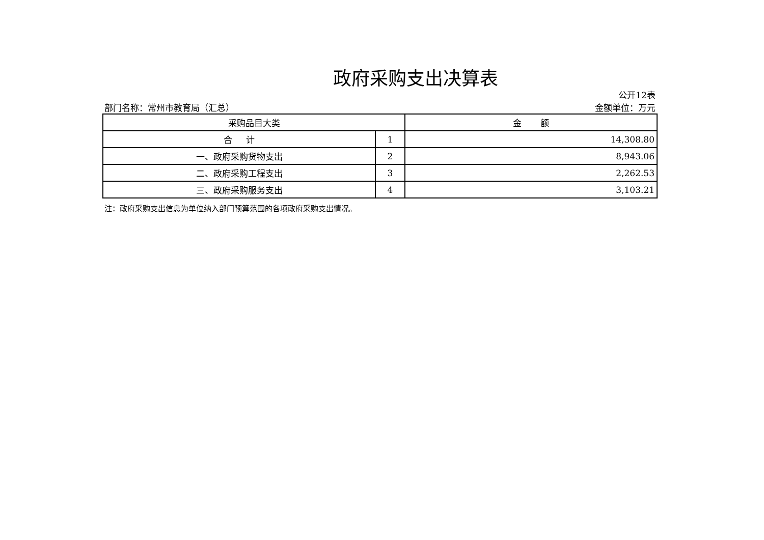政府采购支出决算表
公开12表
部门名称：常州市教育局（汇总） 金额单位：万元
| 采购品目大类 | | 金 额 |
| --- | --- | --- |
| 合 计 | 1 | 14,308.80 |
| 一、政府采购货物支出 | 2 | 8,943.06 |
| 二、政府采购工程支出 | 3 | 2,262.53 |
| 三、政府采购服务支出 | 4 | 3,103.21 |
注：政府采购支出信息为单位纳入部门预算范围的各项政府采购支出情况。